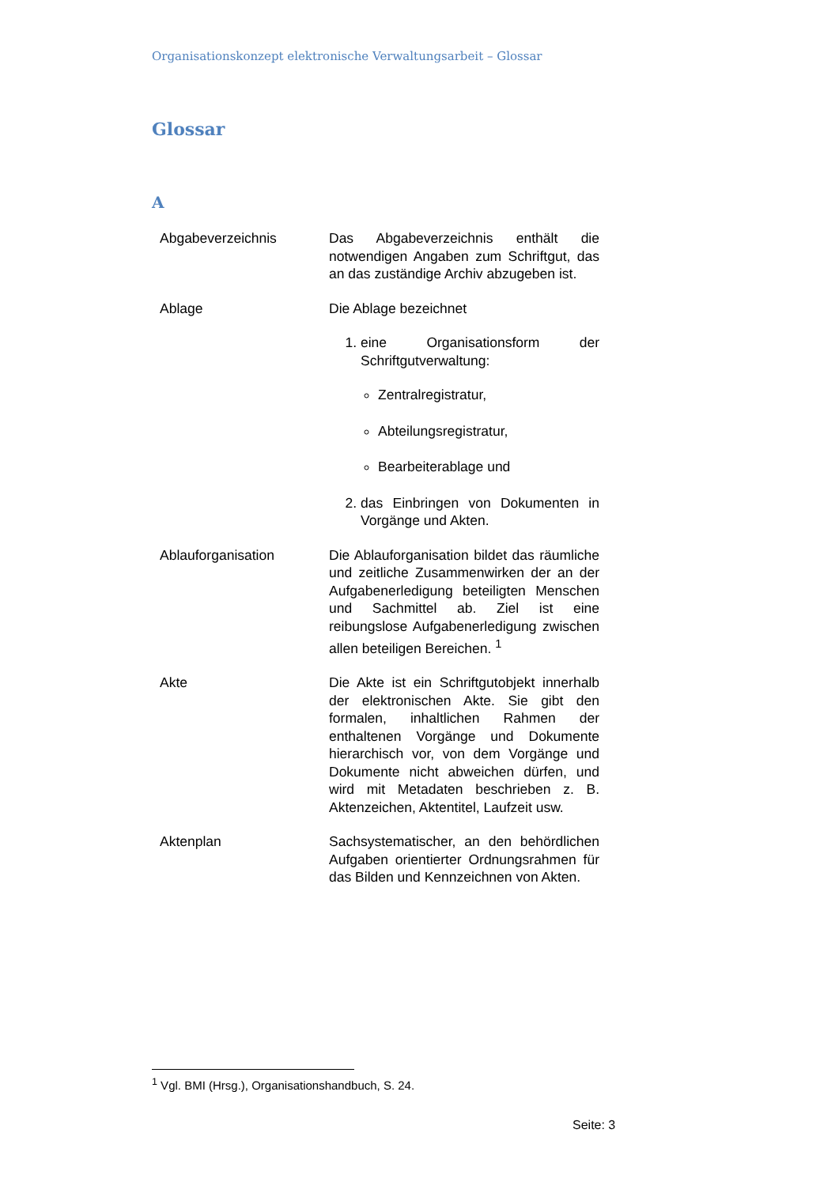Organisationskonzept elektronische Verwaltungsarbeit – Glossar
Glossar
A
Abgabeverzeichnis Das Abgabeverzeichnis enthält die notwendigen Angaben zum Schriftgut, das an das zuständige Archiv abzugeben ist.
Ablage Die Ablage bezeichnet
1. eine Organisationsform der Schriftgutverwaltung:
Zentralregistratur,
Abteilungsregistratur,
Bearbeiterablage und
2. das Einbringen von Dokumenten in Vorgänge und Akten.
Ablauforganisation Die Ablauforganisation bildet das räumliche und zeitliche Zusammenwirken der an der Aufgabenerledigung beteiligten Menschen und Sachmittel ab. Ziel ist eine reibungslose Aufgabenerledigung zwischen allen beteiligen Bereichen. <sup>1</sup>
Akte Die Akte ist ein Schriftgutobjekt innerhalb der elektronischen Akte. Sie gibt den formalen, inhaltlichen Rahmen der enthaltenen Vorgänge und Dokumente hierarchisch vor, von dem Vorgänge und Dokumente nicht abweichen dürfen, und wird mit Metadaten beschrieben z. B. Aktenzeichen, Aktentitel, Laufzeit usw.
Aktenplan Sachsystematischer, an den behördlichen Aufgaben orientierter Ordnungsrahmen für das Bilden und Kennzeichnen von Akten.
<sup>1</sup> Vgl. BMI (Hrsg.), Organisationshandbuch, S. 24.
Seite: 3